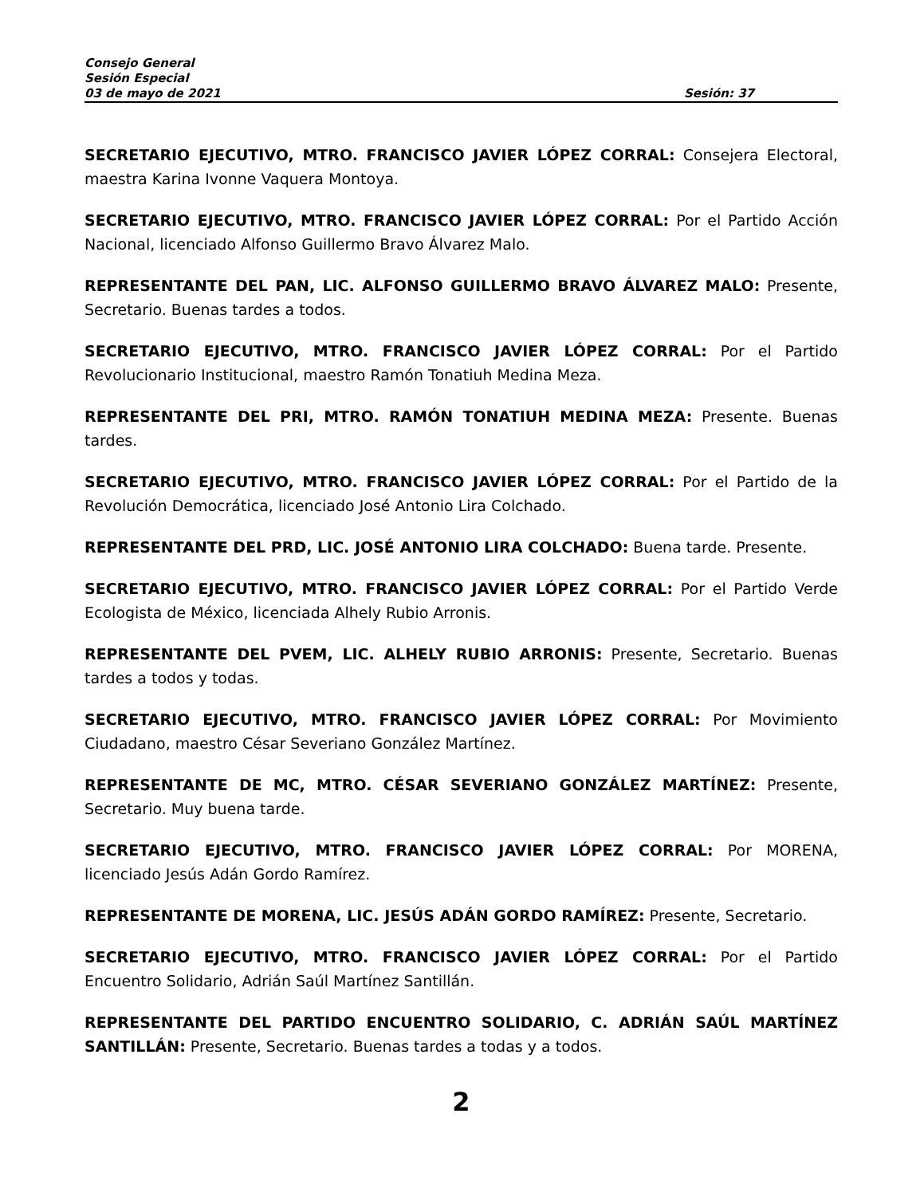Consejo General
Sesión Especial
03 de mayo de 2021 Sesión: 37
SECRETARIO EJECUTIVO, MTRO. FRANCISCO JAVIER LÓPEZ CORRAL: Consejera Electoral, maestra Karina Ivonne Vaquera Montoya.
SECRETARIO EJECUTIVO, MTRO. FRANCISCO JAVIER LÓPEZ CORRAL: Por el Partido Acción Nacional, licenciado Alfonso Guillermo Bravo Álvarez Malo.
REPRESENTANTE DEL PAN, LIC. ALFONSO GUILLERMO BRAVO ÁLVAREZ MALO: Presente, Secretario. Buenas tardes a todos.
SECRETARIO EJECUTIVO, MTRO. FRANCISCO JAVIER LÓPEZ CORRAL: Por el Partido Revolucionario Institucional, maestro Ramón Tonatiuh Medina Meza.
REPRESENTANTE DEL PRI, MTRO. RAMÓN TONATIUH MEDINA MEZA: Presente. Buenas tardes.
SECRETARIO EJECUTIVO, MTRO. FRANCISCO JAVIER LÓPEZ CORRAL: Por el Partido de la Revolución Democrática, licenciado José Antonio Lira Colchado.
REPRESENTANTE DEL PRD, LIC. JOSÉ ANTONIO LIRA COLCHADO: Buena tarde. Presente.
SECRETARIO EJECUTIVO, MTRO. FRANCISCO JAVIER LÓPEZ CORRAL: Por el Partido Verde Ecologista de México, licenciada Alhely Rubio Arronis.
REPRESENTANTE DEL PVEM, LIC. ALHELY RUBIO ARRONIS: Presente, Secretario. Buenas tardes a todos y todas.
SECRETARIO EJECUTIVO, MTRO. FRANCISCO JAVIER LÓPEZ CORRAL: Por Movimiento Ciudadano, maestro César Severiano González Martínez.
REPRESENTANTE DE MC, MTRO. CÉSAR SEVERIANO GONZÁLEZ MARTÍNEZ: Presente, Secretario. Muy buena tarde.
SECRETARIO EJECUTIVO, MTRO. FRANCISCO JAVIER LÓPEZ CORRAL: Por MORENA, licenciado Jesús Adán Gordo Ramírez.
REPRESENTANTE DE MORENA, LIC. JESÚS ADÁN GORDO RAMÍREZ: Presente, Secretario.
SECRETARIO EJECUTIVO, MTRO. FRANCISCO JAVIER LÓPEZ CORRAL: Por el Partido Encuentro Solidario, Adrián Saúl Martínez Santillán.
REPRESENTANTE DEL PARTIDO ENCUENTRO SOLIDARIO, C. ADRIÁN SAÚL MARTÍNEZ SANTILLÁN: Presente, Secretario. Buenas tardes a todas y a todos.
2